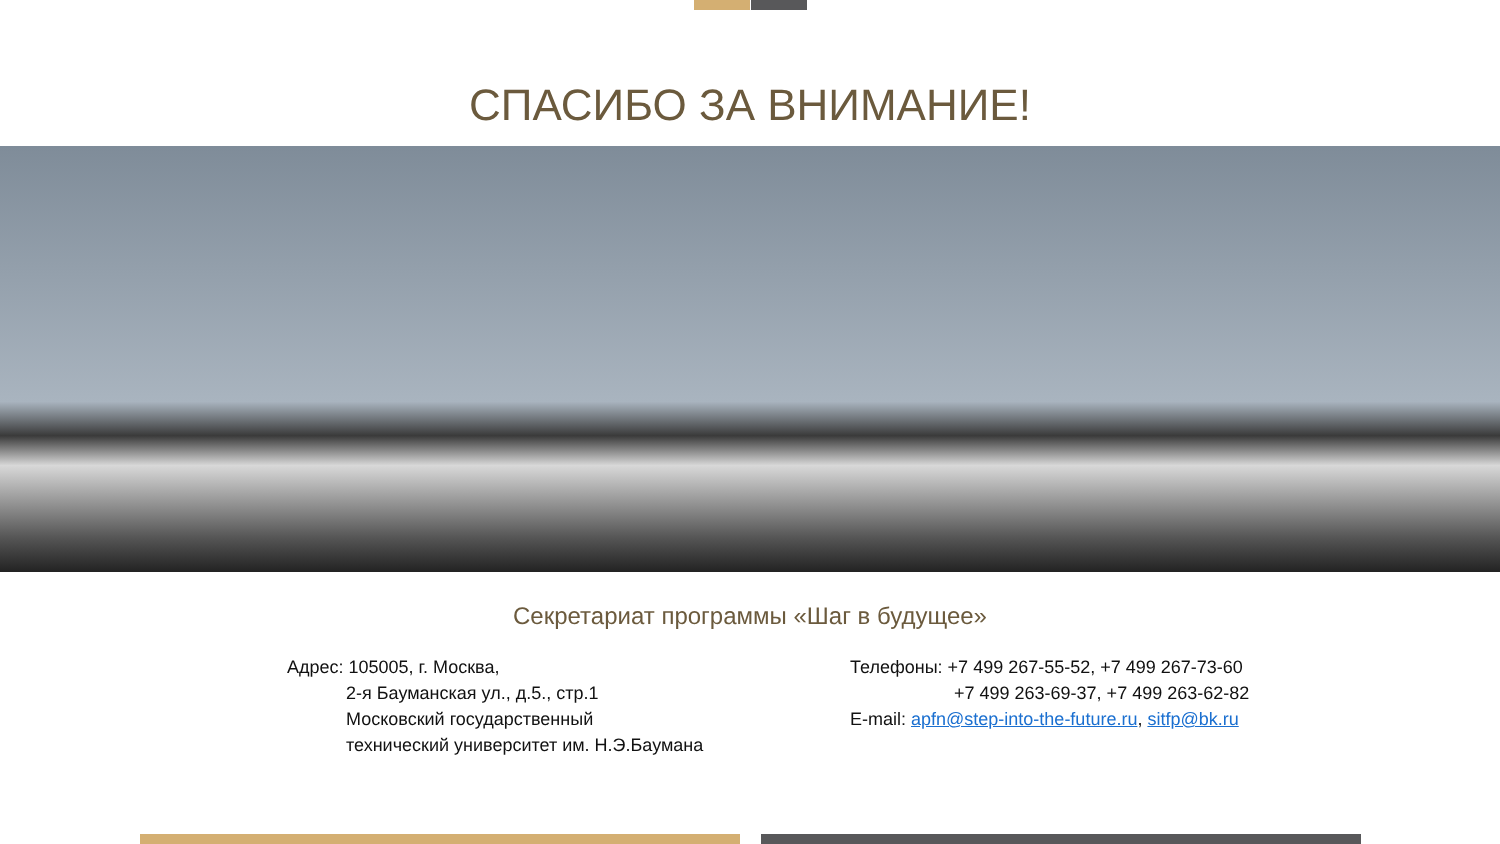СПАСИБО ЗА ВНИМАНИЕ!
Секретариат программы «Шаг в будущее»
Адрес: 105005, г. Москва,
    2-я Бауманская ул., д.5., стр.1
    Московский государственный
    технический университет им. Н.Э.Баумана
Телефоны: +7 499 267-55-52, +7 499 267-73-60
       +7 499 263-69-37, +7 499 263-62-82
E-mail: apfn@step-into-the-future.ru, sitfp@bk.ru